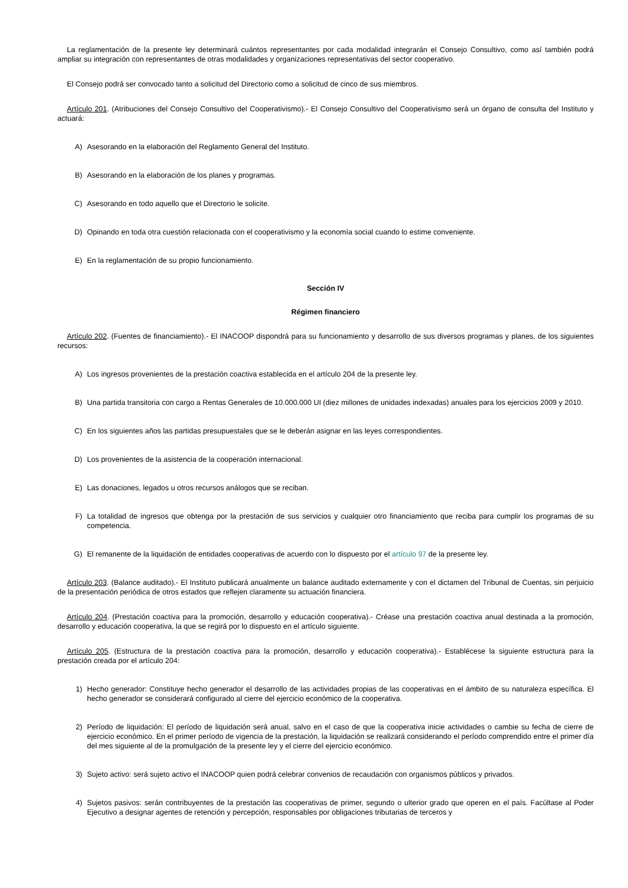La reglamentación de la presente ley determinará cuántos representantes por cada modalidad integrarán el Consejo Consultivo, como así también podrá ampliar su integración con representantes de otras modalidades y organizaciones representativas del sector cooperativo.
El Consejo podrá ser convocado tanto a solicitud del Directorio como a solicitud de cinco de sus miembros.
Artículo 201. (Atribuciones del Consejo Consultivo del Cooperativismo).- El Consejo Consultivo del Cooperativismo será un órgano de consulta del Instituto y actuará:
A) Asesorando en la elaboración del Reglamento General del Instituto.
B) Asesorando en la elaboración de los planes y programas.
C) Asesorando en todo aquello que el Directorio le solicite.
D) Opinando en toda otra cuestión relacionada con el cooperativismo y la economía social cuando lo estime conveniente.
E) En la reglamentación de su propio funcionamiento.
Sección IV
Régimen financiero
Artículo 202. (Fuentes de financiamiento).- El INACOOP dispondrá para su funcionamiento y desarrollo de sus diversos programas y planes, de los siguientes recursos:
A) Los ingresos provenientes de la prestación coactiva establecida en el artículo 204 de la presente ley.
B) Una partida transitoria con cargo a Rentas Generales de 10.000.000 UI (diez millones de unidades indexadas) anuales para los ejercicios 2009 y 2010.
C) En los siguientes años las partidas presupuestales que se le deberán asignar en las leyes correspondientes.
D) Los provenientes de la asistencia de la cooperación internacional.
E) Las donaciones, legados u otros recursos análogos que se reciban.
F) La totalidad de ingresos que obtenga por la prestación de sus servicios y cualquier otro financiamiento que reciba para cumplir los programas de su competencia.
G) El remanente de la liquidación de entidades cooperativas de acuerdo con lo dispuesto por el artículo 97 de la presente ley.
Artículo 203. (Balance auditado).- El Instituto publicará anualmente un balance auditado externamente y con el dictamen del Tribunal de Cuentas, sin perjuicio de la presentación periódica de otros estados que reflejen claramente su actuación financiera.
Artículo 204. (Prestación coactiva para la promoción, desarrollo y educación cooperativa).- Créase una prestación coactiva anual destinada a la promoción, desarrollo y educación cooperativa, la que se regirá por lo dispuesto en el artículo siguiente.
Artículo 205. (Estructura de la prestación coactiva para la promoción, desarrollo y educación cooperativa).- Establécese la siguiente estructura para la prestación creada por el artículo 204:
1) Hecho generador: Constituye hecho generador el desarrollo de las actividades propias de las cooperativas en el ámbito de su naturaleza específica. El hecho generador se considerará configurado al cierre del ejercicio económico de la cooperativa.
2) Período de liquidación: El período de liquidación será anual, salvo en el caso de que la cooperativa inicie actividades o cambie su fecha de cierre de ejercicio económico. En el primer período de vigencia de la prestación, la liquidación se realizará considerando el período comprendido entre el primer día del mes siguiente al de la promulgación de la presente ley y el cierre del ejercicio económico.
3) Sujeto activo: será sujeto activo el INACOOP quien podrá celebrar convenios de recaudación con organismos públicos y privados.
4) Sujetos pasivos: serán contribuyentes de la prestación las cooperativas de primer, segundo o ulterior grado que operen en el país. Facúltase al Poder Ejecutivo a designar agentes de retención y percepción, responsables por obligaciones tributarias de terceros y